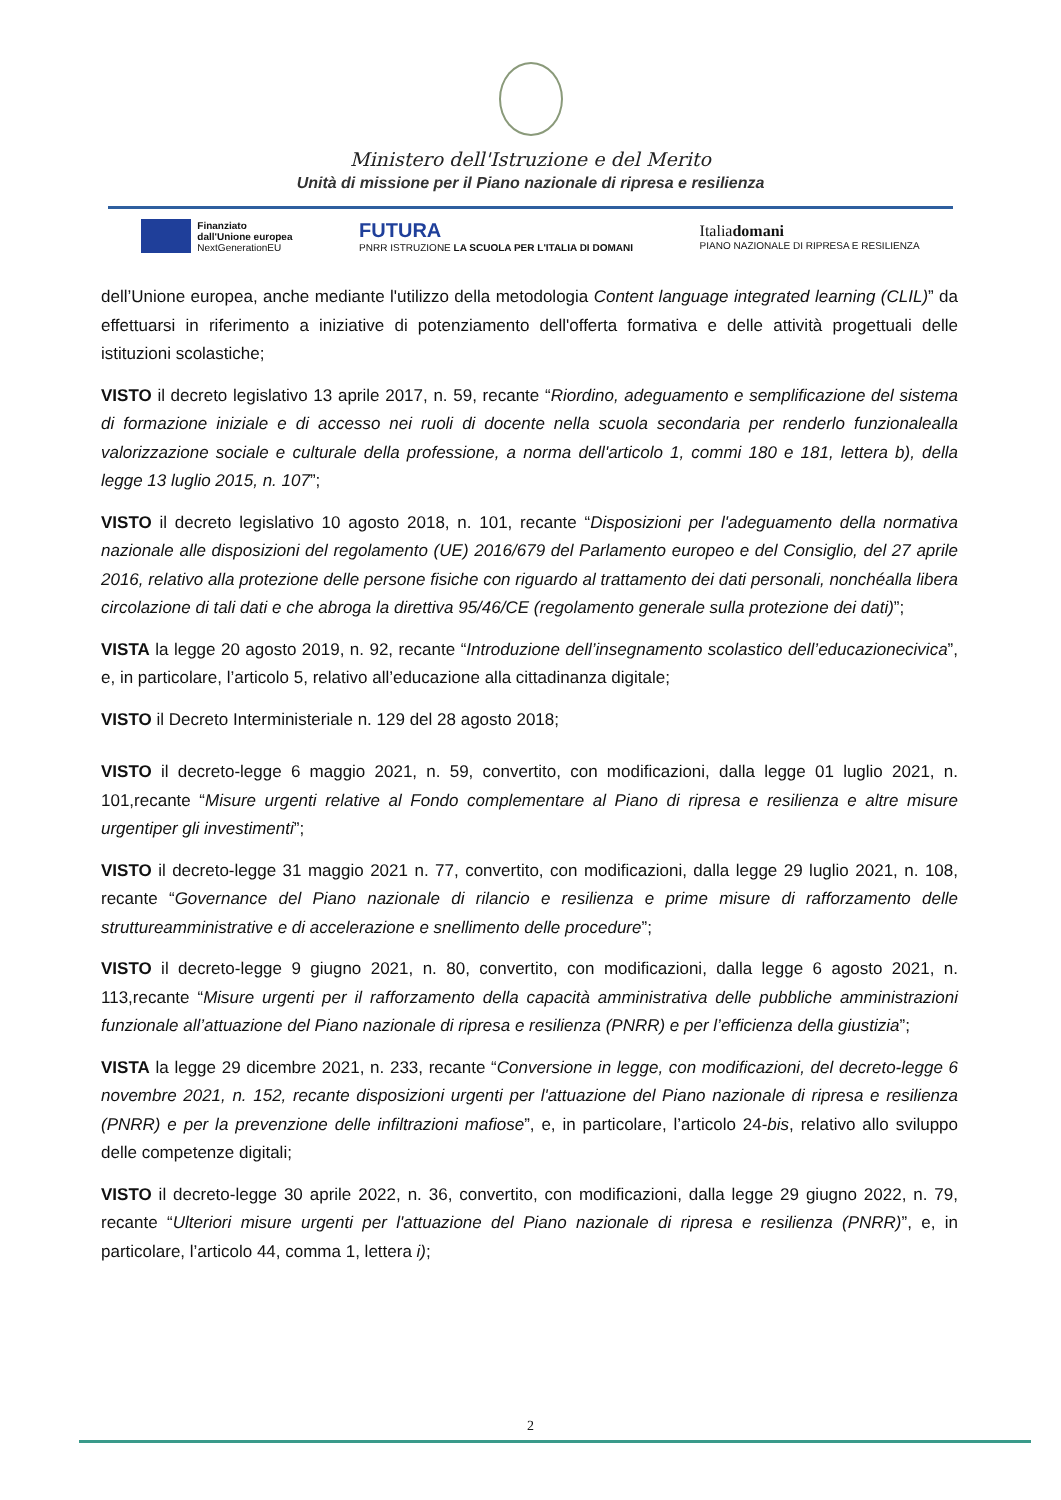Ministero dell'Istruzione e del Merito
Unità di missione per il Piano nazionale di ripresa e resilienza
Finanziato
dall'Unione europea
NextGenerationEU
FUTURA
PNRR ISTRUZIONE LA SCUOLA PER L'ITALIA DI DOMANI
Italiadomani
PIANO NAZIONALE DI RIPRESA E RESILIENZA
dell’Unione europea, anche mediante l'utilizzo della metodologia Content language integrated learning (CLIL)” da effettuarsi in riferimento a iniziative di potenziamento dell'offerta formativa e delle attività progettuali delle istituzioni scolastiche;
VISTO il decreto legislativo 13 aprile 2017, n. 59, recante “Riordino, adeguamento e semplificazione del sistema di formazione iniziale e di accesso nei ruoli di docente nella scuola secondaria per renderlo funzionalealla valorizzazione sociale e culturale della professione, a norma dell'articolo 1, commi 180 e 181, lettera b), della legge 13 luglio 2015, n. 107”;
VISTO il decreto legislativo 10 agosto 2018, n. 101, recante “Disposizioni per l'adeguamento della normativa nazionale alle disposizioni del regolamento (UE) 2016/679 del Parlamento europeo e del Consiglio, del 27 aprile 2016, relativo alla protezione delle persone fisiche con riguardo al trattamento dei dati personali, nonchéalla libera circolazione di tali dati e che abroga la direttiva 95/46/CE (regolamento generale sulla protezione dei dati)”;
VISTA la legge 20 agosto 2019, n. 92, recante “Introduzione dell’insegnamento scolastico dell’educazionecivica”, e, in particolare, l’articolo 5, relativo all’educazione alla cittadinanza digitale;
VISTO il Decreto Interministeriale n. 129 del 28 agosto 2018;
VISTO il decreto-legge 6 maggio 2021, n. 59, convertito, con modificazioni, dalla legge 01 luglio 2021, n. 101,recante “Misure urgenti relative al Fondo complementare al Piano di ripresa e resilienza e altre misure urgentiper gli investimenti”;
VISTO il decreto-legge 31 maggio 2021 n. 77, convertito, con modificazioni, dalla legge 29 luglio 2021, n. 108, recante “Governance del Piano nazionale di rilancio e resilienza e prime misure di rafforzamento delle struttureamministrative e di accelerazione e snellimento delle procedure”;
VISTO il decreto-legge 9 giugno 2021, n. 80, convertito, con modificazioni, dalla legge 6 agosto 2021, n. 113,recante “Misure urgenti per il rafforzamento della capacità amministrativa delle pubbliche amministrazioni funzionale all’attuazione del Piano nazionale di ripresa e resilienza (PNRR) e per l’efficienza della giustizia”;
VISTA la legge 29 dicembre 2021, n. 233, recante “Conversione in legge, con modificazioni, del decreto-legge 6 novembre 2021, n. 152, recante disposizioni urgenti per l'attuazione del Piano nazionale di ripresa e resilienza (PNRR) e per la prevenzione delle infiltrazioni mafiose”, e, in particolare, l’articolo 24-bis, relativo allo sviluppo delle competenze digitali;
VISTO il decreto-legge 30 aprile 2022, n. 36, convertito, con modificazioni, dalla legge 29 giugno 2022, n. 79, recante “Ulteriori misure urgenti per l'attuazione del Piano nazionale di ripresa e resilienza (PNRR)”, e, in particolare, l’articolo 44, comma 1, lettera i);
2